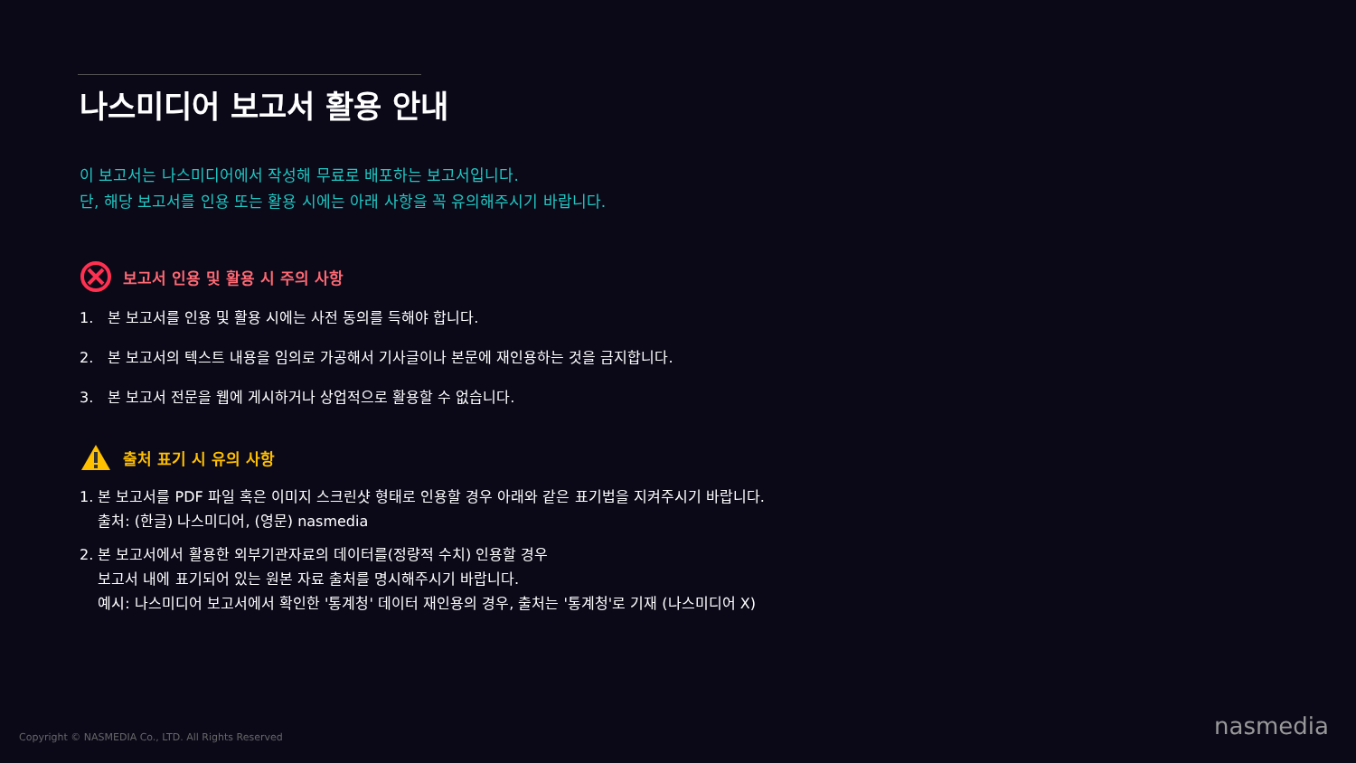나스미디어 보고서 활용 안내
이 보고서는 나스미디어에서 작성해 무료로 배포하는 보고서입니다.
단, 해당 보고서를 인용 또는 활용 시에는 아래 사항을 꼭 유의해주시기 바랍니다.
보고서 인용 및 활용 시 주의 사항
1. 본 보고서를 인용 및 활용 시에는 사전 동의를 득해야 합니다.
2. 본 보고서의 텍스트 내용을 임의로 가공해서 기사글이나 본문에 재인용하는 것을 금지합니다.
3. 본 보고서 전문을 웹에 게시하거나 상업적으로 활용할 수 없습니다.
출처 표기 시 유의 사항
1. 본 보고서를 PDF 파일 혹은 이미지 스크린샷 형태로 인용할 경우 아래와 같은 표기법을 지켜주시기 바랍니다.
출처: (한글) 나스미디어, (영문) nasmedia
2. 본 보고서에서 활용한 외부기관자료의 데이터를(정량적 수치) 인용할 경우
보고서 내에 표기되어 있는 원본 자료 출처를 명시해주시기 바랍니다.
예시: 나스미디어 보고서에서 확인한 '통계청' 데이터 재인용의 경우, 출처는 '통계청'로 기재 (나스미디어 X)
Copyright © NASMEDIA Co., LTD. All Rights Reserved
nasmedia